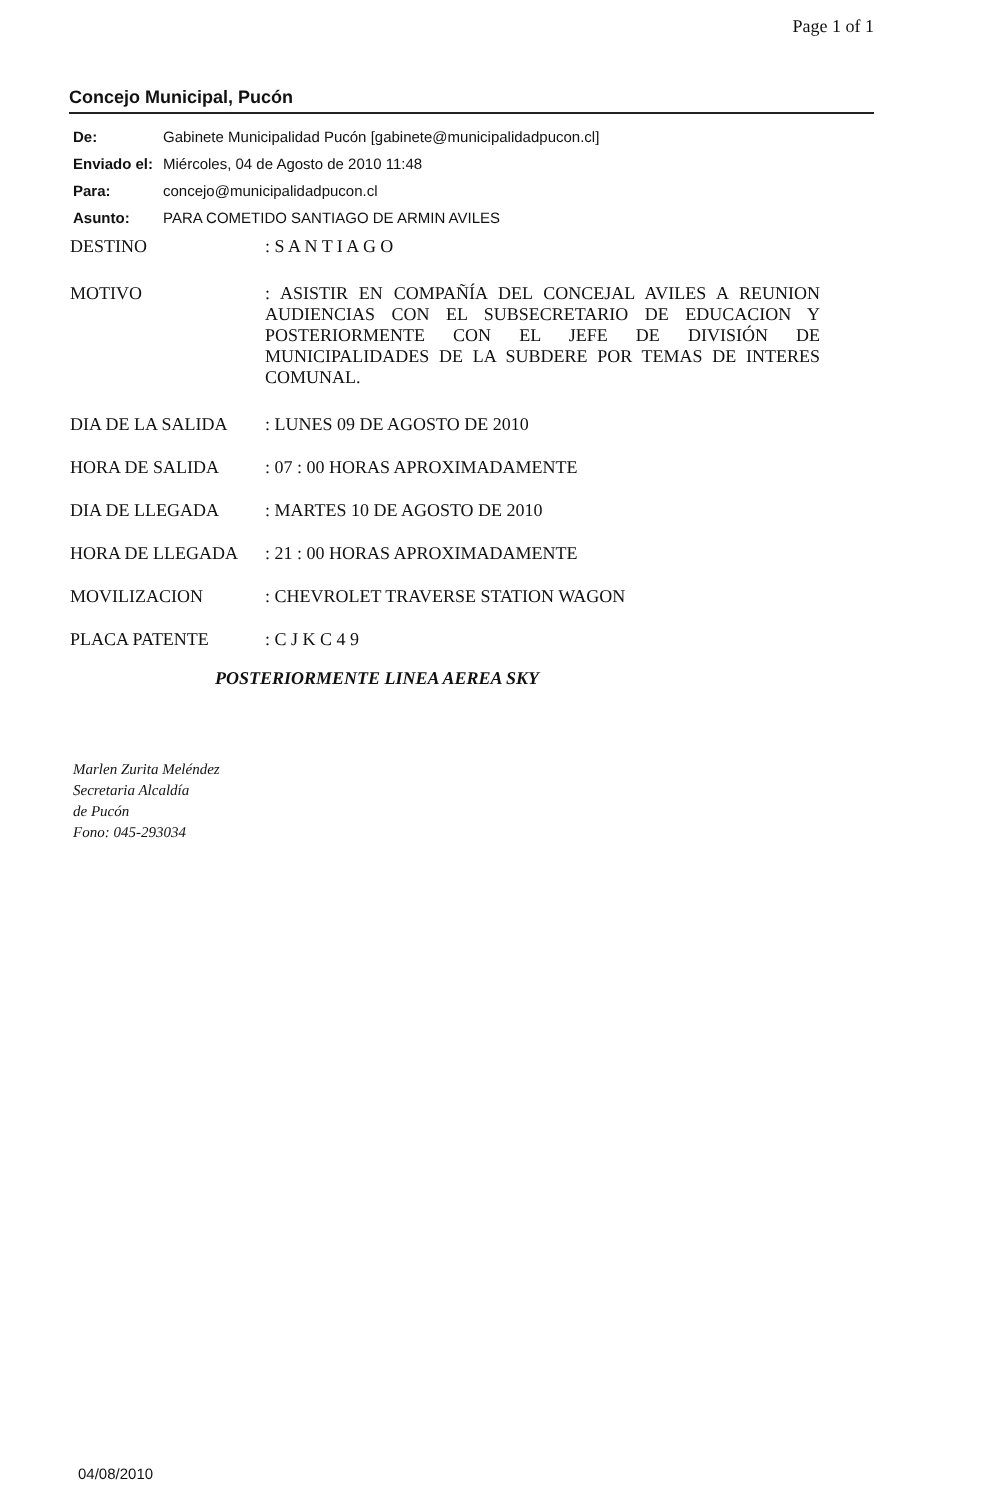Page 1 of 1
Concejo Municipal, Pucón
De: Gabinete Municipalidad Pucón [gabinete@municipalidadpucon.cl]
Enviado el: Miércoles, 04 de Agosto de 2010 11:48
Para: concejo@municipalidadpucon.cl
Asunto: PARA COMETIDO SANTIAGO DE ARMIN AVILES
DESTINO: S A N T I A G O
MOTIVO: ASISTIR EN COMPAÑÍA DEL CONCEJAL AVILES A REUNION AUDIENCIAS CON EL SUBSECRETARIO DE EDUCACION Y POSTERIORMENTE CON EL JEFE DE DIVISIÓN DE MUNICIPALIDADES DE LA SUBDERE POR TEMAS DE INTERES COMUNAL.
DIA DE LA SALIDA: LUNES 09 DE AGOSTO DE 2010
HORA DE SALIDA: 07 : 00 HORAS APROXIMADAMENTE
DIA DE LLEGADA: MARTES 10 DE AGOSTO DE 2010
HORA DE LLEGADA: 21 : 00 HORAS APROXIMADAMENTE
MOVILIZACION: CHEVROLET TRAVERSE STATION WAGON
PLACA PATENTE: C J K C 4 9
POSTERIORMENTE LINEA AEREA SKY
Marlen Zurita Meléndez
Secretaria Alcaldía
de Pucón
Fono: 045-293034
04/08/2010